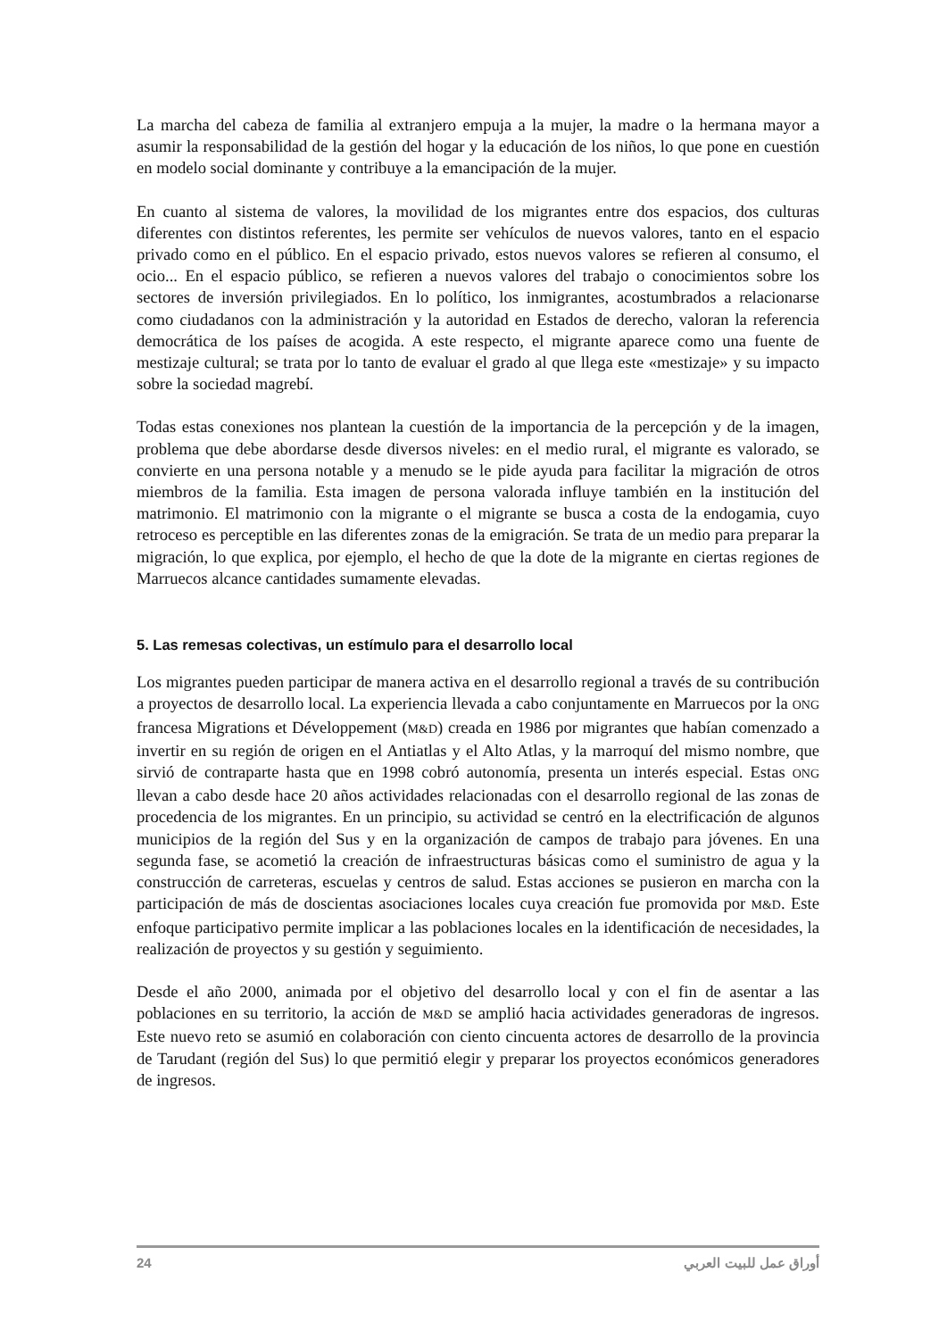La marcha del cabeza de familia al extranjero empuja a la mujer, la madre o la hermana mayor a asumir la responsabilidad de la gestión del hogar y la educación de los niños, lo que pone en cuestión en modelo social dominante y contribuye a la emancipación de la mujer.
En cuanto al sistema de valores, la movilidad de los migrantes entre dos espacios, dos culturas diferentes con distintos referentes, les permite ser vehículos de nuevos valores, tanto en el espacio privado como en el público. En el espacio privado, estos nuevos valores se refieren al consumo, el ocio... En el espacio público, se refieren a nuevos valores del trabajo o conocimientos sobre los sectores de inversión privilegiados. En lo político, los inmigrantes, acostumbrados a relacionarse como ciudadanos con la administración y la autoridad en Estados de derecho, valoran la referencia democrática de los países de acogida. A este respecto, el migrante aparece como una fuente de mestizaje cultural; se trata por lo tanto de evaluar el grado al que llega este «mestizaje» y su impacto sobre la sociedad magrebí.
Todas estas conexiones nos plantean la cuestión de la importancia de la percepción y de la imagen, problema que debe abordarse desde diversos niveles: en el medio rural, el migrante es valorado, se convierte en una persona notable y a menudo se le pide ayuda para facilitar la migración de otros miembros de la familia. Esta imagen de persona valorada influye también en la institución del matrimonio. El matrimonio con la migrante o el migrante se busca a costa de la endogamia, cuyo retroceso es perceptible en las diferentes zonas de la emigración. Se trata de un medio para preparar la migración, lo que explica, por ejemplo, el hecho de que la dote de la migrante en ciertas regiones de Marruecos alcance cantidades sumamente elevadas.
5. Las remesas colectivas, un estímulo para el desarrollo local
Los migrantes pueden participar de manera activa en el desarrollo regional a través de su contribución a proyectos de desarrollo local. La experiencia llevada a cabo conjuntamente en Marruecos por la ONG francesa Migrations et Développement (M&D) creada en 1986 por migrantes que habían comenzado a invertir en su región de origen en el Antiatlas y el Alto Atlas, y la marroquí del mismo nombre, que sirvió de contraparte hasta que en 1998 cobró autonomía, presenta un interés especial. Estas ONG llevan a cabo desde hace 20 años actividades relacionadas con el desarrollo regional de las zonas de procedencia de los migrantes. En un principio, su actividad se centró en la electrificación de algunos municipios de la región del Sus y en la organización de campos de trabajo para jóvenes. En una segunda fase, se acometió la creación de infraestructuras básicas como el suministro de agua y la construcción de carreteras, escuelas y centros de salud. Estas acciones se pusieron en marcha con la participación de más de doscientas asociaciones locales cuya creación fue promovida por M&D. Este enfoque participativo permite implicar a las poblaciones locales en la identificación de necesidades, la realización de proyectos y su gestión y seguimiento.
Desde el año 2000, animada por el objetivo del desarrollo local y con el fin de asentar a las poblaciones en su territorio, la acción de M&D se amplió hacia actividades generadoras de ingresos. Este nuevo reto se asumió en colaboración con ciento cincuenta actores de desarrollo de la provincia de Tarudant (región del Sus) lo que permitió elegir y preparar los proyectos económicos generadores de ingresos.
24 أوراق عمل للبيت العربي